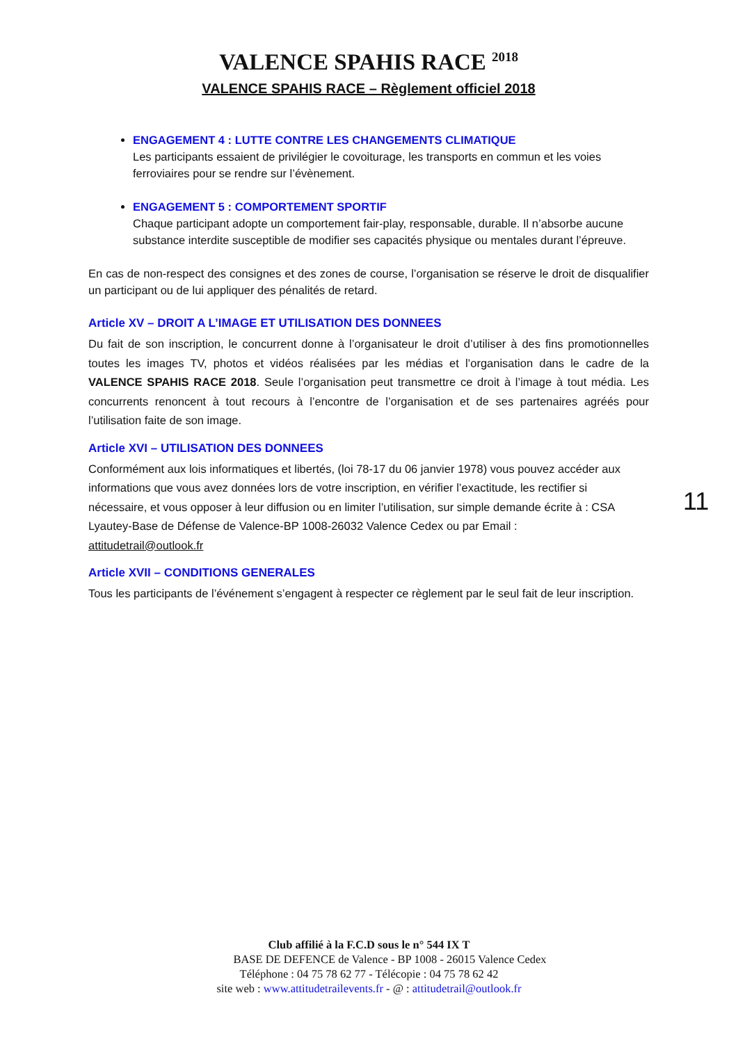VALENCE SPAHIS RACE <sup>2018</sup>
VALENCE SPAHIS RACE – Règlement officiel 2018
ENGAGEMENT 4 : LUTTE CONTRE LES CHANGEMENTS CLIMATIQUE
Les participants essaient de privilégier le covoiturage, les transports en commun et les voies ferroviaires pour se rendre sur l’évènement.
ENGAGEMENT 5 : COMPORTEMENT SPORTIF
Chaque participant adopte un comportement fair-play, responsable, durable. Il n’absorbe aucune substance interdite susceptible de modifier ses capacités physique ou mentales durant l’épreuve.
En cas de non-respect des consignes et des zones de course, l’organisation se réserve le droit de disqualifier un participant ou de lui appliquer des pénalités de retard.
Article XV – DROIT A L’IMAGE ET UTILISATION DES DONNEES
Du fait de son inscription, le concurrent donne à l’organisateur le droit d’utiliser à des fins promotionnelles toutes les images TV, photos et vidéos réalisées par les médias et l’organisation dans le cadre de la VALENCE SPAHIS RACE 2018. Seule l’organisation peut transmettre ce droit à l’image à tout média. Les concurrents renoncent à tout recours à l’encontre de l’organisation et de ses partenaires agréés pour l’utilisation faite de son image.
Article XVI – UTILISATION DES DONNEES
Conformément aux lois informatiques et libertés, (loi 78-17 du 06 janvier 1978) vous pouvez accéder aux informations que vous avez données lors de votre inscription, en vérifier l’exactitude, les rectifier si nécessaire, et vous opposer à leur diffusion ou en limiter l’utilisation, sur simple demande écrite à : CSA Lyautey-Base de Défense de Valence-BP 1008-26032 Valence Cedex ou par Email :
attitudetrail@outlook.fr
Article XVII – CONDITIONS GENERALES
Tous les participants de l’événement s’engagent à respecter ce règlement par le seul fait de leur inscription.
11
Club affilié à la F.C.D sous le n° 544 IX T
BASE DE DEFENCE de Valence - BP 1008 - 26015 Valence Cedex
Téléphone : 04 75 78 62 77 - Télécopie : 04 75 78 62 42
site web : www.attitudetrailevents.fr - @ : attitudetrail@outlook.fr